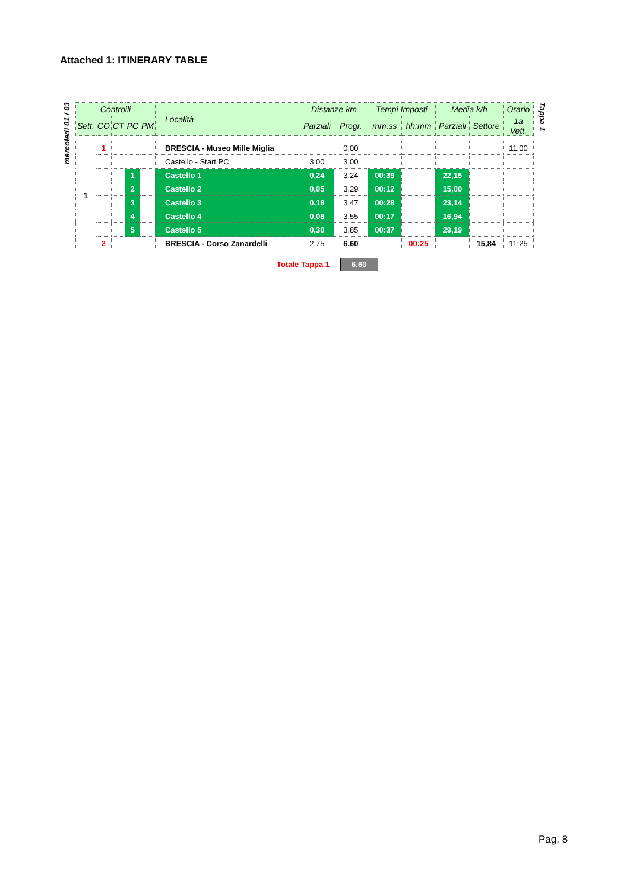Attached 1: ITINERARY TABLE
mercoledì 01 / 03
| Controlli | | | | | Località | Distanze km | | Tempi Imposti | | Media k/h | | Orario |
| --- | --- | --- | --- | --- | --- | --- | --- | --- | --- | --- | --- | --- |
| Sett. | CO | CT | PC | PM | | Parziali | Progr. | mm:ss | hh:mm | Parziali | Settore | 1a Vett. |
| 1 | 1 | | | | BRESCIA - Museo Mille Miglia | | 0,00 | | | | | 11:00 |
| | | | | | Castello - Start PC | 3,00 | 3,00 | | | | | |
| | | | 1 | | Castello 1 | 0,24 | 3,24 | 00:39 | | 22,15 | | |
| | | | 2 | | Castello 2 | 0,05 | 3,29 | 00:12 | | 15,00 | | |
| | | | 3 | | Castello 3 | 0,18 | 3,47 | 00:28 | | 23,14 | | |
| | | | 4 | | Castello 4 | 0,08 | 3,55 | 00:17 | | 16,94 | | |
| | | | 5 | | Castello 5 | 0,30 | 3,85 | 00:37 | | 29,19 | | |
| | 2 | | | | BRESCIA - Corso Zanardelli | 2,75 | 6,60 | | 00:25 | | 15,84 | 11:25 |
Tappa 1
Totale Tappa 1 6,60
Pag. 8